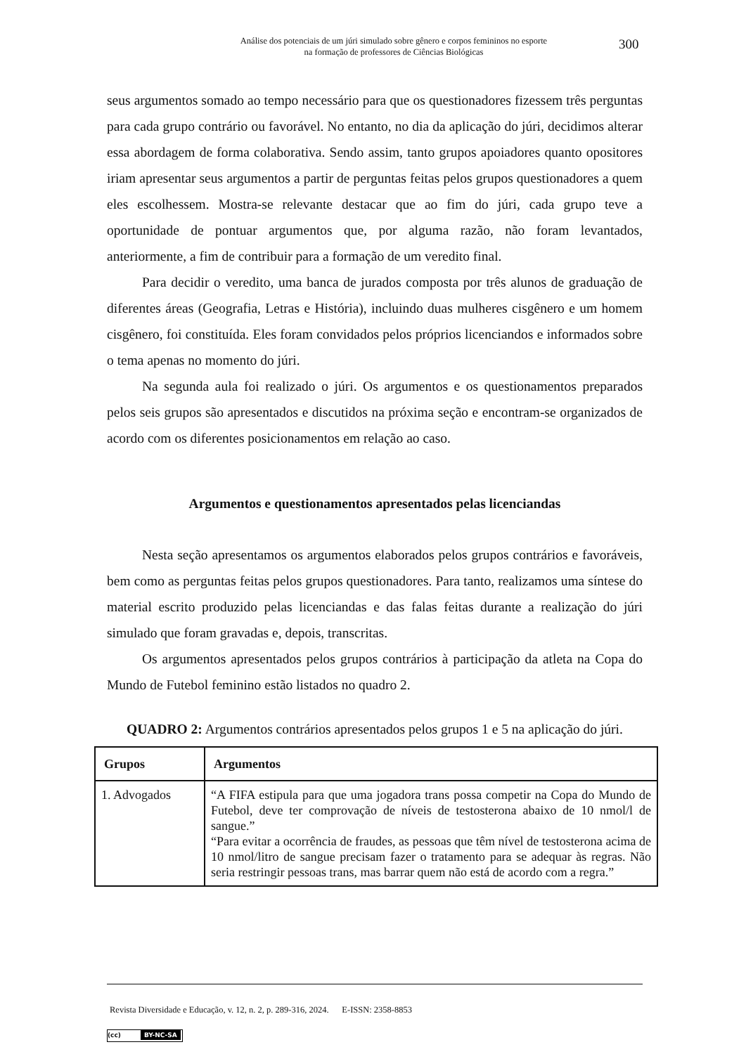Análise dos potenciais de um júri simulado sobre gênero e corpos femininos no esporte
na formação de professores de Ciências Biológicas
300
seus argumentos somado ao tempo necessário para que os questionadores fizessem três perguntas para cada grupo contrário ou favorável. No entanto, no dia da aplicação do júri, decidimos alterar essa abordagem de forma colaborativa. Sendo assim, tanto grupos apoiadores quanto opositores iriam apresentar seus argumentos a partir de perguntas feitas pelos grupos questionadores a quem eles escolhessem. Mostra-se relevante destacar que ao fim do júri, cada grupo teve a oportunidade de pontuar argumentos que, por alguma razão, não foram levantados, anteriormente, a fim de contribuir para a formação de um veredito final.
Para decidir o veredito, uma banca de jurados composta por três alunos de graduação de diferentes áreas (Geografia, Letras e História), incluindo duas mulheres cisgênero e um homem cisgênero, foi constituída. Eles foram convidados pelos próprios licenciandos e informados sobre o tema apenas no momento do júri.
Na segunda aula foi realizado o júri. Os argumentos e os questionamentos preparados pelos seis grupos são apresentados e discutidos na próxima seção e encontram-se organizados de acordo com os diferentes posicionamentos em relação ao caso.
Argumentos e questionamentos apresentados pelas licenciandas
Nesta seção apresentamos os argumentos elaborados pelos grupos contrários e favoráveis, bem como as perguntas feitas pelos grupos questionadores. Para tanto, realizamos uma síntese do material escrito produzido pelas licenciandas e das falas feitas durante a realização do júri simulado que foram gravadas e, depois, transcritas.
Os argumentos apresentados pelos grupos contrários à participação da atleta na Copa do Mundo de Futebol feminino estão listados no quadro 2.
QUADRO 2: Argumentos contrários apresentados pelos grupos 1 e 5 na aplicação do júri.
| Grupos | Argumentos |
| --- | --- |
| 1. Advogados | “A FIFA estipula para que uma jogadora trans possa competir na Copa do Mundo de Futebol, deve ter comprovação de níveis de testosterona abaixo de 10 nmol/l de sangue.” “Para evitar a ocorrência de fraudes, as pessoas que têm nível de testosterona acima de 10 nmol/litro de sangue precisam fazer o tratamento para se adequar às regras. Não seria restringir pessoas trans, mas barrar quem não está de acordo com a regra.” |
Revista Diversidade e Educação, v. 12, n. 2, p. 289-316, 2024. E-ISSN: 2358-8853
(cc) BY-NC-SA